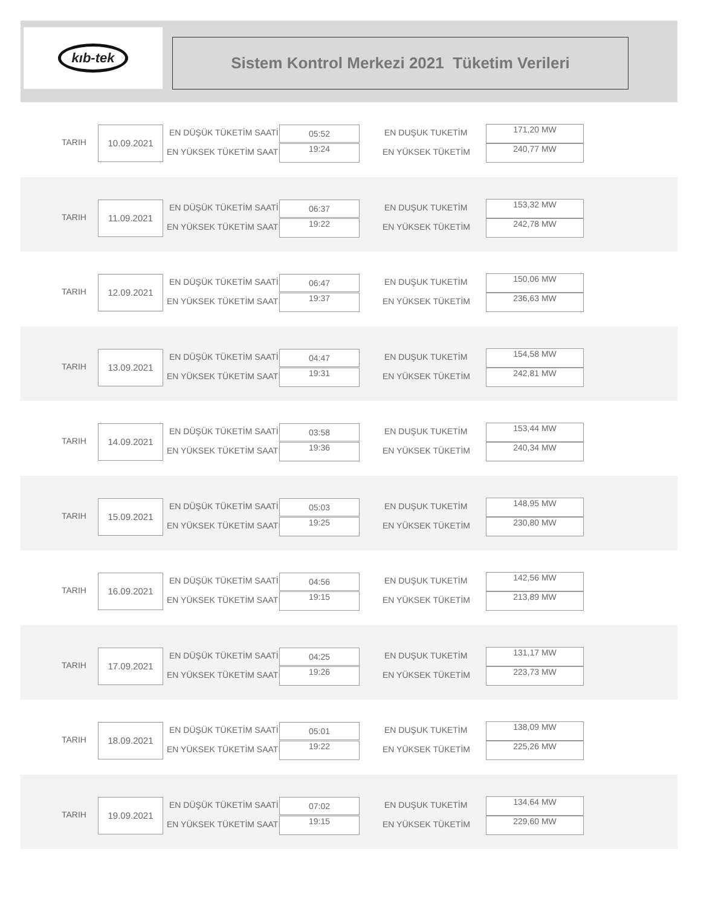kıb-tek
Sistem Kontrol Merkezi 2021 Tüketim Verileri
TARIH
10.09.2021 EN DÜŞÜK TÜKETİM SAATİ
EN YÜKSEK TÜKETİM SAATİ
05:52
19:24
EN DUŞUK TUKETİM
EN YÜKSEK TÜKETİM
171,20 MW
240,77 MW
TARIH
11.09.2021 EN DÜŞÜK TÜKETİM SAATİ
EN YÜKSEK TÜKETİM SAATİ
06:37
19:22
EN DUŞUK TUKETİM
EN YÜKSEK TÜKETİM
153,32 MW
242,78 MW
TARIH
12.09.2021 EN DÜŞÜK TÜKETİM SAATİ
EN YÜKSEK TÜKETİM SAATİ
06:47
19:37
EN DUŞUK TUKETİM
EN YÜKSEK TÜKETİM
150,06 MW
236,63 MW
TARIH
13.09.2021 EN DÜŞÜK TÜKETİM SAATİ
EN YÜKSEK TÜKETİM SAATİ
04:47
19:31
EN DUŞUK TUKETİM
EN YÜKSEK TÜKETİM
154,58 MW
242,81 MW
TARIH
14.09.2021 EN DÜŞÜK TÜKETİM SAATİ
EN YÜKSEK TÜKETİM SAATİ
03:58
19:36
EN DUŞUK TUKETİM
EN YÜKSEK TÜKETİM
153,44 MW
240,34 MW
TARIH
15.09.2021 EN DÜŞÜK TÜKETİM SAATİ
EN YÜKSEK TÜKETİM SAATİ
05:03
19:25
EN DUŞUK TUKETİM
EN YÜKSEK TÜKETİM
148,95 MW
230,80 MW
TARIH
16.09.2021 EN DÜŞÜK TÜKETİM SAATİ
EN YÜKSEK TÜKETİM SAATİ
04:56
19:15
EN DUŞUK TUKETİM
EN YÜKSEK TÜKETİM
142,56 MW
213,89 MW
TARIH
17.09.2021 EN DÜŞÜK TÜKETİM SAATİ
EN YÜKSEK TÜKETİM SAATİ
04:25
19:26
EN DUŞUK TUKETİM
EN YÜKSEK TÜKETİM
131,17 MW
223,73 MW
TARIH
18.09.2021 EN DÜŞÜK TÜKETİM SAATİ
EN YÜKSEK TÜKETİM SAATİ
05:01
19:22
EN DUŞUK TUKETİM
EN YÜKSEK TÜKETİM
138,09 MW
225,26 MW
TARIH
19.09.2021 EN DÜŞÜK TÜKETİM SAATİ
EN YÜKSEK TÜKETİM SAATİ
07:02
19:15
EN DUŞUK TUKETİM
EN YÜKSEK TÜKETİM
134,64 MW
229,60 MW